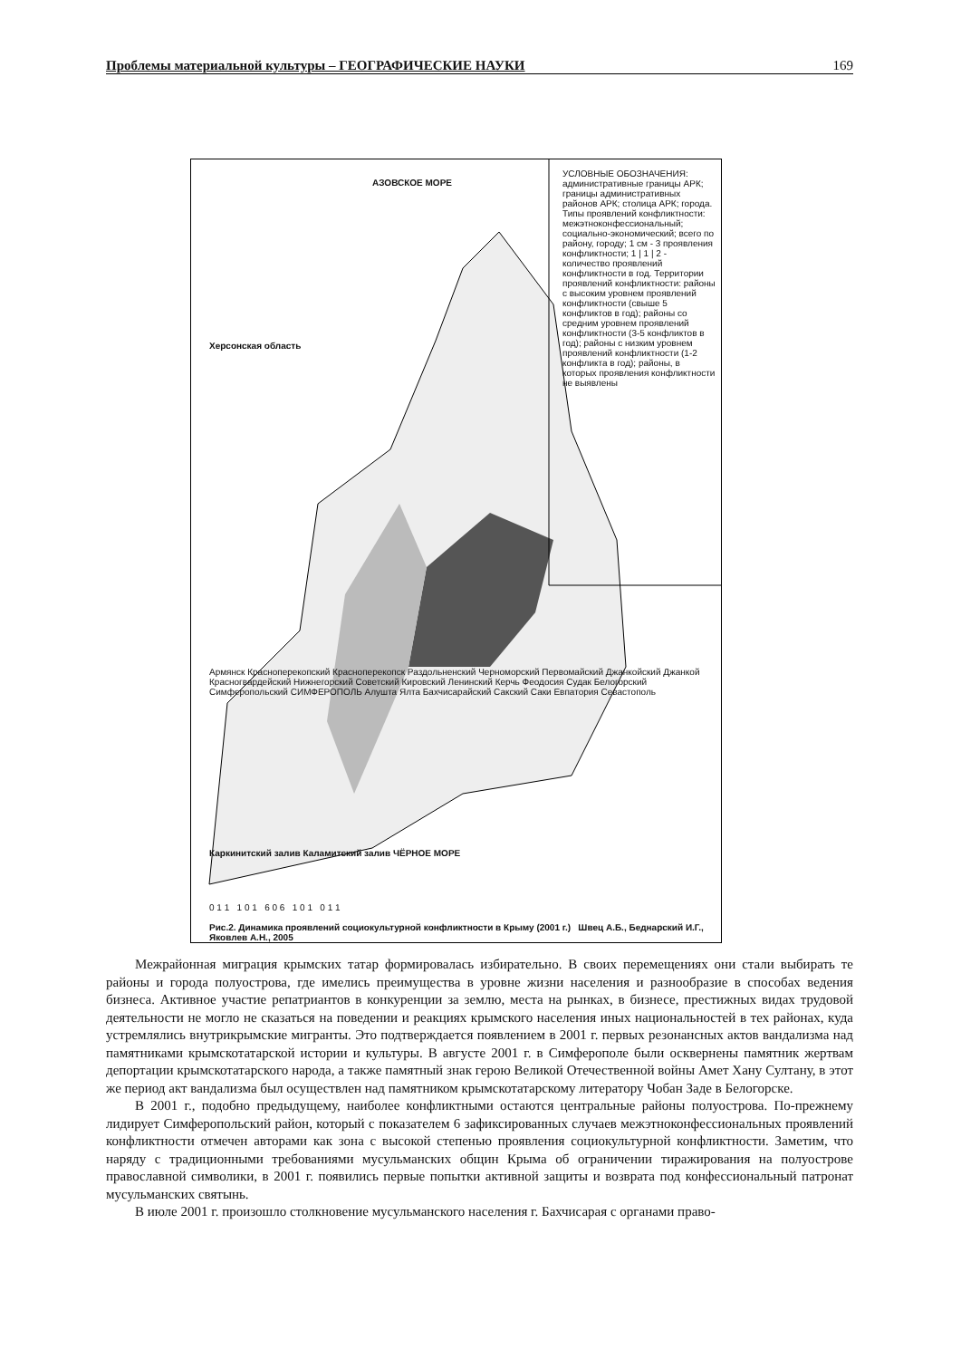Проблемы материальной культуры – ГЕОГРАФИЧЕСКИЕ НАУКИ 169
УСЛОВНЫЕ ОБОЗНАЧЕНИЯ: административные границы АРК; границы административных районов АРК; столица АРК; города. Типы проявлений конфликтности: межэтноконфессиональный; социально-экономический; всего по району, городу; 1 см - 3 проявления конфликтности; 1 | 1 | 2 - количество проявлений конфликтности в год. Территории проявлений конфликтности: районы с высоким уровнем проявлений конфликтности (свыше 5 конфликтов в год); районы со средним уровнем проявлений конфликтности (3-5 конфликтов в год); районы с низким уровнем проявлений конфликтности (1-2 конфликта в год); районы, в которых проявления конфликтности не выявлены
АЗОВСКОЕ МОРЕ
Херсонская область
Армянск Красноперекопский Красноперекопск Раздольненский Черноморский Первомайский Джанкойский Джанкой Красногвардейский Нижнегорский Советский Кировский Ленинский Керчь Феодосия Судак Белогорский Симферопольский СИМФЕРОПОЛЬ Алушта Ялта Бахчисарайский Сакский Саки Евпатория Севастополь
Каркинитский залив Каламитский залив ЧЁРНОЕ МОРЕ
0 1 1 1 0 1 6 0 6 1 0 1 0 1 1
Рис.2. Динамика проявлений социокультурной конфликтности в Крыму (2001 г.) Швец А.Б., Беднарский И.Г., Яковлев А.Н., 2005
Межрайонная миграция крымских татар формировалась избирательно. В своих перемещениях они стали выбирать те районы и города полуострова, где имелись преимущества в уровне жизни населения и разнообразие в способах ведения бизнеса. Активное участие репатриантов в конкуренции за землю, места на рынках, в бизнесе, престижных видах трудовой деятельности не могло не сказаться на поведении и реакциях крымского населения иных национальностей в тех районах, куда устремлялись внутрикрымские мигранты. Это подтверждается появлением в 2001 г. первых резонансных актов вандализма над памятниками крымскотатарской истории и культуры. В августе 2001 г. в Симферополе были осквернены памятник жертвам депортации крымскотатарского народа, а также памятный знак герою Великой Отечественной войны Амет Хану Султану, в этот же период акт вандализма был осуществлен над памятником крымскотатарскому литератору Чобан Заде в Белогорске.
В 2001 г., подобно предыдущему, наиболее конфликтными остаются центральные районы полуострова. По-прежнему лидирует Симферопольский район, который с показателем 6 зафиксированных случаев межэтноконфессиональных проявлений конфликтности отмечен авторами как зона с высокой степенью проявления социокультурной конфликтности. Заметим, что наряду с традиционными требованиями мусульманских общин Крыма об ограничении тиражирования на полуострове православной символики, в 2001 г. появились первые попытки активной защиты и возврата под конфессиональный патронат мусульманских святынь.
В июле 2001 г. произошло столкновение мусульманского населения г. Бахчисарая с органами право-